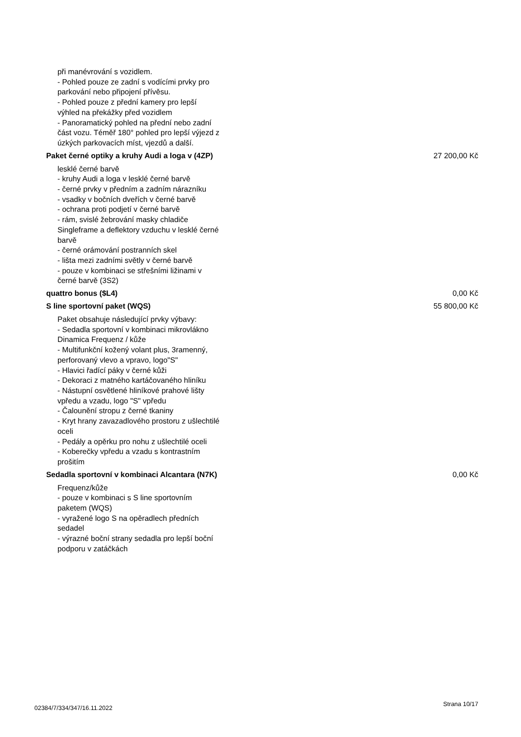při manévrování s vozidlem.
- Pohled pouze ze zadní s vodícími prvky pro parkování nebo připojení přívěsu.
- Pohled pouze z přední kamery pro lepší výhled na překážky před vozidlem
- Panoramatický pohled na přední nebo zadní část vozu. Téměř 180° pohled pro lepší výjezd z úzkých parkovacích míst, vjezdů a další.
Paket černé optiky a kruhy Audi a loga v (4ZP) 27 200,00 Kč
lesklé černé barvě
- kruhy Audi a loga v lesklé černé barvě
- černé prvky v předním a zadním nárazníku
- vsadky v bočních dveřích v černé barvě
- ochrana proti podjetí v černé barvě
- rám, svislé žebrování masky chladiče Singleframe a deflektory vzduchu v lesklé černé barvě
- černé orámování postranních skel
- lišta mezi zadními světly v černé barvě
- pouze v kombinaci se střešními ližinami v černé barvě (3S2)
quattro bonus ($L4) 0,00 Kč
S line sportovní paket (WQS) 55 800,00 Kč
Paket obsahuje následující prvky výbavy:
- Sedadla sportovní v kombinaci mikrovlákno Dinamica Frequenz / kůže
- Multifunkční kožený volant plus, 3ramenný, perforovaný vlevo a vpravo, logo"S"
- Hlavici řadící páky v černé kůži
- Dekoraci z matného kartáčovaného hliníku
- Nástupní osvětlené hliníkové prahové lišty vpředu a vzadu, logo "S" vpředu
- Čalounění stropu z černé tkaniny
- Kryt hrany zavazadlového prostoru z ušlechtilé oceli
- Pedály a opěrku pro nohu z ušlechtilé oceli
- Koberečky vpředu a vzadu s kontrastním prošitím
Sedadla sportovní v kombinaci Alcantara (N7K) 0,00 Kč
Frequenz/kůže
- pouze v kombinaci s S line sportovním paketem (WQS)
- vyražené logo S na opěradlech předních sedadel
- výrazné boční strany sedadla pro lepší boční podporu v zatáčkách
02384/7/334/347/16.11.2022 Strana 10/17